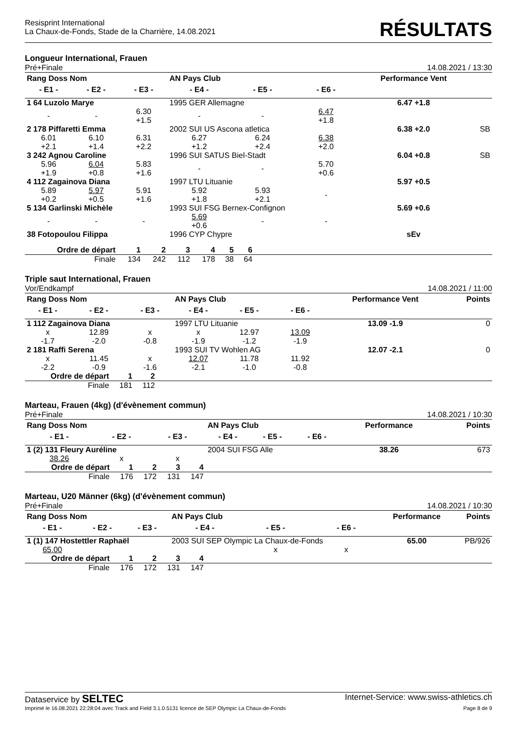Resisprint International
La Chaux-de-Fonds, Stade de la Charrière, 14.08.2021
RÉSULTATS
Longueur International, Frauen
Pré+Finale 14.08.2021 / 13:30
| Rang Doss Nom | | | AN Pays Club | | | Performance Vent | |
| --- | --- | --- | --- | --- | --- | --- | --- |
| - E1 - | - E2 - | - E3 - | - E4 - | - E5 - | - E6 - | | |
| 1 64 Luzolo Marye | | | 1995 GER Allemagne | | | 6.47 +1.8 | |
| - | - | 6.30 +1.5 | - | - | 6.47 +1.8 | | |
| 2 178 Piffaretti Emma | | | 2002 SUI US Ascona atletica | | | 6.38 +2.0 | SB |
| 6.01 +2.1 | 6.10 +1.4 | 6.31 +2.2 | 6.27 +1.2 | 6.24 +2.4 | 6.38 +2.0 | | |
| 3 242 Agnou Caroline | | | 1996 SUI SATUS Biel-Stadt | | | 6.04 +0.8 | SB |
| 5.96 +1.9 | 6.04 +0.8 | 5.83 +1.6 | - | - | 5.70 +0.6 | | |
| 4 112 Zagainova Diana | | | 1997 LTU Lituanie | | | 5.97 +0.5 | |
| 5.89 +0.2 | 5.97 +0.5 | 5.91 +1.6 | 5.92 +1.8 | 5.93 +2.1 | - | | |
| 5 134 Garlinski Michèle | | | 1993 SUI FSG Bernex-Confignon | | | 5.69 +0.6 | |
| - | - | - | 5.69 +0.6 | - | - | | |
| 38 Fotopoulou Filippa | | | 1996 CYP Chypre | | | sEv | |
| Ordre de départ | 1 | 2 | 3 | 4 | 5 | 6 | |
| Finale | 134 | 242 | 112 | 178 | 38 | 64 | |
Triple saut International, Frauen
Vor/Endkampf 14.08.2021 / 11:00
| Rang Doss Nom | | | AN Pays Club | | | Performance Vent | Points |
| --- | --- | --- | --- | --- | --- | --- | --- |
| - E1 - | - E2 - | - E3 - | - E4 - | - E5 - | - E6 - | | |
| 1 112 Zagainova Diana | | | 1997 LTU Lituanie | | | 13.09 -1.9 | 0 |
| x -1.7 | 12.89 -2.0 | x -0.8 | x -1.9 | 12.97 -1.2 | 13.09 -1.9 | | |
| 2 181 Raffi Serena | | | 1993 SUI TV Wohlen AG | | | 12.07 -2.1 | 0 |
| x -2.2 | 11.45 -0.9 | x -1.6 | 12.07 -2.1 | 11.78 -1.0 | 11.92 -0.8 | | |
| Ordre de départ | 1 | 2 | |
| Finale | 181 | 112 | |
Marteau, Frauen (4kg) (d'évènement commun)
Pré+Finale 14.08.2021 / 10:30
| Rang Doss Nom | | | AN Pays Club | | | Performance | Points |
| --- | --- | --- | --- | --- | --- | --- | --- |
| - E1 - | - E2 - | - E3 - | - E4 - | - E5 - | - E6 - | | |
| 1 (2) 131 Fleury Auréline | | | 2004 SUI FSG Alle | | | 38.26 | 673 |
| 38.26 | x | x | | | | | |
| Ordre de départ | 1 | 2 | 3 | 4 | |
| Finale | 176 | 172 | 131 | 147 | |
Marteau, U20 Männer (6kg) (d'évènement commun)
Pré+Finale 14.08.2021 / 10:30
| Rang Doss Nom | | | AN Pays Club | | | Performance | Points |
| --- | --- | --- | --- | --- | --- | --- | --- |
| - E1 - | - E2 - | - E3 - | - E4 - | - E5 - | - E6 - | | |
| 1 (1) 147 Hostettler Raphaël | | | 2003 SUI SEP Olympic La Chaux-de-Fonds | | | 65.00 | PB/926 |
| 65.00 | | | | x | x | | |
| Ordre de départ | 1 | 2 | 3 | 4 | |
| Finale | 176 | 172 | 131 | 147 | |
Dataservice by SELTEC Internet-Service: www.swiss-athletics.ch
Imprimé le 16.08.2021 22:28:04 avec Track and Field 3.1.0.5131 licence de SEP Olympic La Chaux-de-Fonds Page 8 de 9